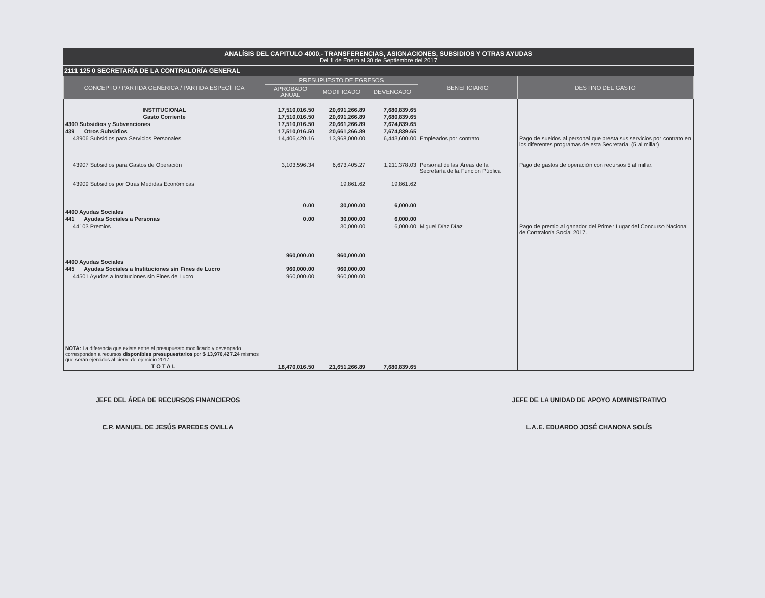ANALÍSIS DEL CAPITULO 4000.- TRANSFERENCIAS, ASIGNACIONES, SUBSIDIOS Y OTRAS AYUDAS
Del 1 de Enero al 30 de Septiembre del 2017
2111 125 0 SECRETARÍA DE LA CONTRALORÍA GENERAL
| CONCEPTO / PARTIDA GENÉRICA / PARTIDA ESPECÍFICA | PRESUPUESTO DE EGRESOS | | | BENEFICIARIO | DESTINO DEL GASTO |
| --- | --- | --- | --- | --- | --- |
| | APROBADO ANUAL | MODIFICADO | DEVENGADO | | |
| INSTITUCIONAL | 17,510,016.50 | 20,691,266.89 | 7,680,839.65 | | |
| Gasto Corriente | 17,510,016.50 | 20,691,266.89 | 7,680,839.65 | | |
| 4300 Subsidios y Subvenciones | 17,510,016.50 | 20,661,266.89 | 7,674,839.65 | | |
| 439 Otros Subsidios | 17,510,016.50 | 20,661,266.89 | 7,674,839.65 | | |
| 43906 Subsidios para Servicios Personales | 14,406,420.16 | 13,968,000.00 | 6,443,600.00 | Empleados por contrato | Pago de sueldos al personal que presta sus servicios por contrato en los diferentes programas de esta Secretaría. (5 al millar) |
| 43907 Subsidios para Gastos de Operación | 3,103,596.34 | 6,673,405.27 | 1,211,378.03 | Personal de las Áreas de la Secretaría de la Función Pública | Pago de gastos de operación con recursos 5 al millar. |
| 43909 Subsidios por Otras Medidas Económicas | | 19,861.62 | 19,861.62 | | |
| 4400 Ayudas Sociales | 0.00 | 30,000.00 | 6,000.00 | | |
| 441 Ayudas Sociales a Personas | 0.00 | 30,000.00 | 6,000.00 | | |
| 44103 Premios | | 30,000.00 | 6,000.00 | Miguel Díaz Díaz | Pago de premio al ganador del Primer Lugar del Concurso Nacional de Contraloría Social 2017. |
| 4400 Ayudas Sociales | 960,000.00 | 960,000.00 | | | |
| 445 Ayudas Sociales a Instituciones sin Fines de Lucro | 960,000.00 | 960,000.00 | | | |
| 44501 Ayudas a Instituciones sin Fines de Lucro | 960,000.00 | 960,000.00 | | | |
| NOTA: La diferencia que existe entre el presupuesto modificado y devengado corresponden a recursos disponibles presupuestarios por $ 13,970,427.24 mismos que serán ejercidos al cierre de ejercicio 2017. | | | | | |
| TOTAL | 18,470,016.50 | 21,651,266.89 | 7,680,839.65 | | |
JEFE DEL ÁREA DE RECURSOS FINANCIEROS
C.P. MANUEL DE JESÚS PAREDES OVILLA
JEFE DE LA UNIDAD DE APOYO ADMINISTRATIVO
L.A.E. EDUARDO JOSÉ CHANONA SOLÍS